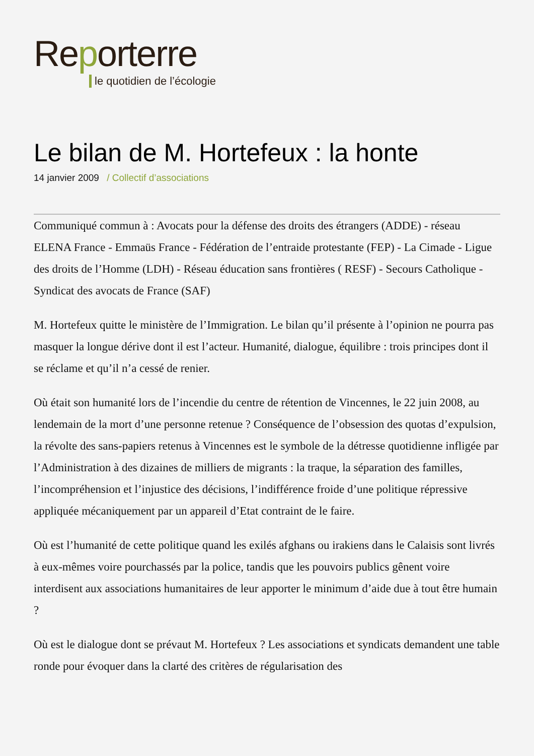Reporterre
le quotidien de l’écologie
Le bilan de M. Hortefeux : la honte
14 janvier 2009 / Collectif d’associations
Communiqué commun à : Avocats pour la défense des droits des étrangers (ADDE) - réseau ELENA France - Emmaüs France - Fédération de l’entraide protestante (FEP) - La Cimade - Ligue des droits de l’Homme (LDH) - Réseau éducation sans frontières ( RESF) - Secours Catholique - Syndicat des avocats de France (SAF)
M. Hortefeux quitte le ministère de l’Immigration. Le bilan qu’il présente à l’opinion ne pourra pas masquer la longue dérive dont il est l’acteur. Humanité, dialogue, équilibre : trois principes dont il se réclame et qu’il n’a cessé de renier.
Où était son humanité lors de l’incendie du centre de rétention de Vincennes, le 22 juin 2008, au lendemain de la mort d’une personne retenue ? Conséquence de l’obsession des quotas d’expulsion, la révolte des sans-papiers retenus à Vincennes est le symbole de la détresse quotidienne infligée par l’Administration à des dizaines de milliers de migrants : la traque, la séparation des familles, l’incompréhension et l’injustice des décisions, l’indifférence froide d’une politique répressive appliquée mécaniquement par un appareil d’Etat contraint de le faire.
Où est l’humanité de cette politique quand les exilés afghans ou irakiens dans le Calaisis sont livrés à eux-mêmes voire pourchassés par la police, tandis que les pouvoirs publics gênent voire interdisent aux associations humanitaires de leur apporter le minimum d’aide due à tout être humain ?
Où est le dialogue dont se prévaut M. Hortefeux ? Les associations et syndicats demandent une table ronde pour évoquer dans la clarté des critères de régularisation des